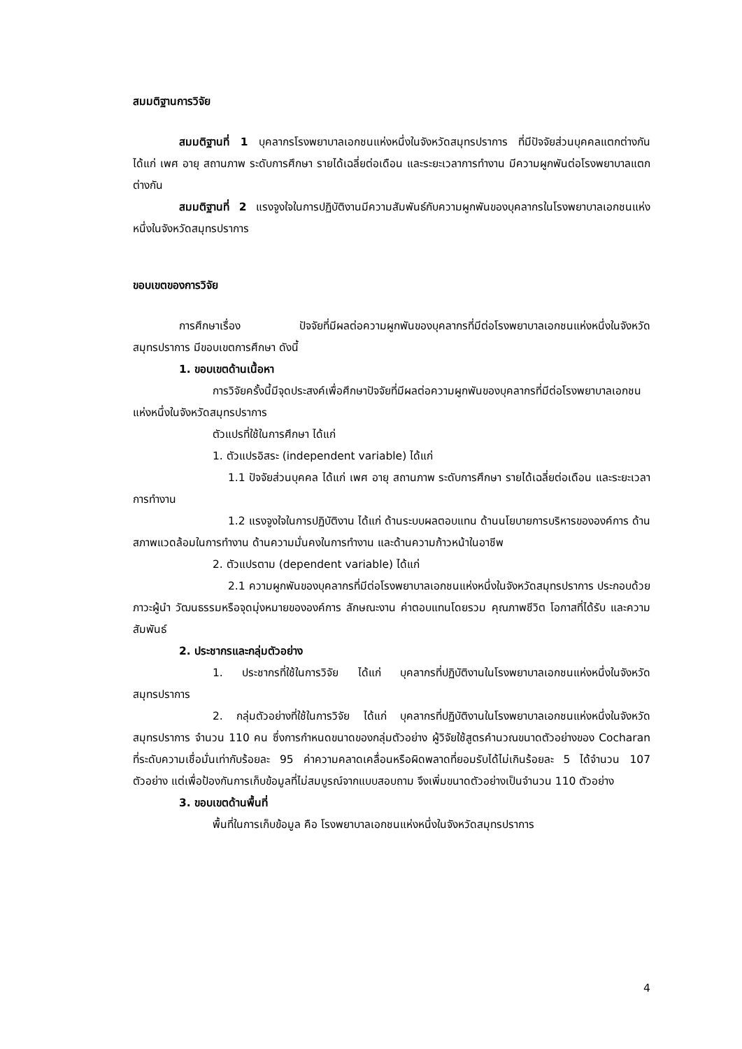สมมติฐานการวิจัย
สมมติฐานที่ 1 บุคลากรโรงพยาบาลเอกชนแห่งหนึ่งในจังหวัดสมุทรปราการ ที่มีปัจจัยส่วนบุคคลแตกต่างกัน ได้แก่ เพศ อายุ สถานภาพ ระดับการศึกษา รายได้เฉลี่ยต่อเดือน และระยะเวลาการทำงาน มีความผูกพันต่อโรงพยาบาลแตกต่างกัน
สมมติฐานที่ 2 แรงจูงใจในการปฏิบัติงานมีความสัมพันธ์กับความผูกพันของบุคลากรในโรงพยาบาลเอกชนแห่งหนึ่งในจังหวัดสมุทรปราการ
ขอบเขตของการวิจัย
การศึกษาเรื่อง ปัจจัยที่มีผลต่อความผูกพันของบุคลากรที่มีต่อโรงพยาบาลเอกชนแห่งหนึ่งในจังหวัดสมุทรปราการ มีขอบเขตการศึกษา ดังนี้
1. ขอบเขตด้านเนื้อหา
การวิจัยครั้งนี้มีจุดประสงค์เพื่อศึกษาปัจจัยที่มีผลต่อความผูกพันของบุคลากรที่มีต่อโรงพยาบาลเอกชนแห่งหนึ่งในจังหวัดสมุทรปราการ
ตัวแปรที่ใช้ในการศึกษา ได้แก่
1. ตัวแปรอิสระ (independent variable) ได้แก่
1.1 ปัจจัยส่วนบุคคล ได้แก่ เพศ อายุ สถานภาพ ระดับการศึกษา รายได้เฉลี่ยต่อเดือน และระยะเวลาการทำงาน
1.2 แรงจูงใจในการปฏิบัติงาน ได้แก่ ด้านระบบผลตอบแทน ด้านนโยบายการบริหารขององค์การ ด้านสภาพแวดล้อมในการทำงาน ด้านความมั่นคงในการทำงาน และด้านความก้าวหน้าในอาชีพ
2. ตัวแปรตาม (dependent variable) ได้แก่
2.1 ความผูกพันของบุคลากรที่มีต่อโรงพยาบาลเอกชนแห่งหนึ่งในจังหวัดสมุทรปราการ ประกอบด้วย ภาวะผู้นำ วัฒนธรรมหรือจุดมุ่งหมายขององค์การ ลักษณะงาน ค่าตอบแทนโดยรวม คุณภาพชีวิต โอกาสที่ได้รับ และความสัมพันธ์
2. ประชากรและกลุ่มตัวอย่าง
1. ประชากรที่ใช้ในการวิจัย ได้แก่ บุคลากรที่ปฏิบัติงานในโรงพยาบาลเอกชนแห่งหนึ่งในจังหวัดสมุทรปราการ
2. กลุ่มตัวอย่างที่ใช้ในการวิจัย ได้แก่ บุคลากรที่ปฏิบัติงานในโรงพยาบาลเอกชนแห่งหนึ่งในจังหวัดสมุทรปราการ จำนวน 110 คน ซึ่งการกำหนดขนาดของกลุ่มตัวอย่าง ผู้วิจัยใช้สูตรคำนวณขนาดตัวอย่างของ Cocharan ที่ระดับความเชื่อมั่นเท่ากับร้อยละ 95 ค่าความคลาดเคลื่อนหรือผิดพลาดที่ยอมรับได้ไม่เกินร้อยละ 5 ได้จำนวน 107 ตัวอย่าง แต่เพื่อป้องกันการเก็บข้อมูลที่ไม่สมบูรณ์จากแบบสอบถาม จึงเพิ่มขนาดตัวอย่างเป็นจำนวน 110 ตัวอย่าง
3. ขอบเขตด้านพื้นที่
พื้นที่ในการเก็บข้อมูล คือ โรงพยาบาลเอกชนแห่งหนึ่งในจังหวัดสมุทรปราการ
4